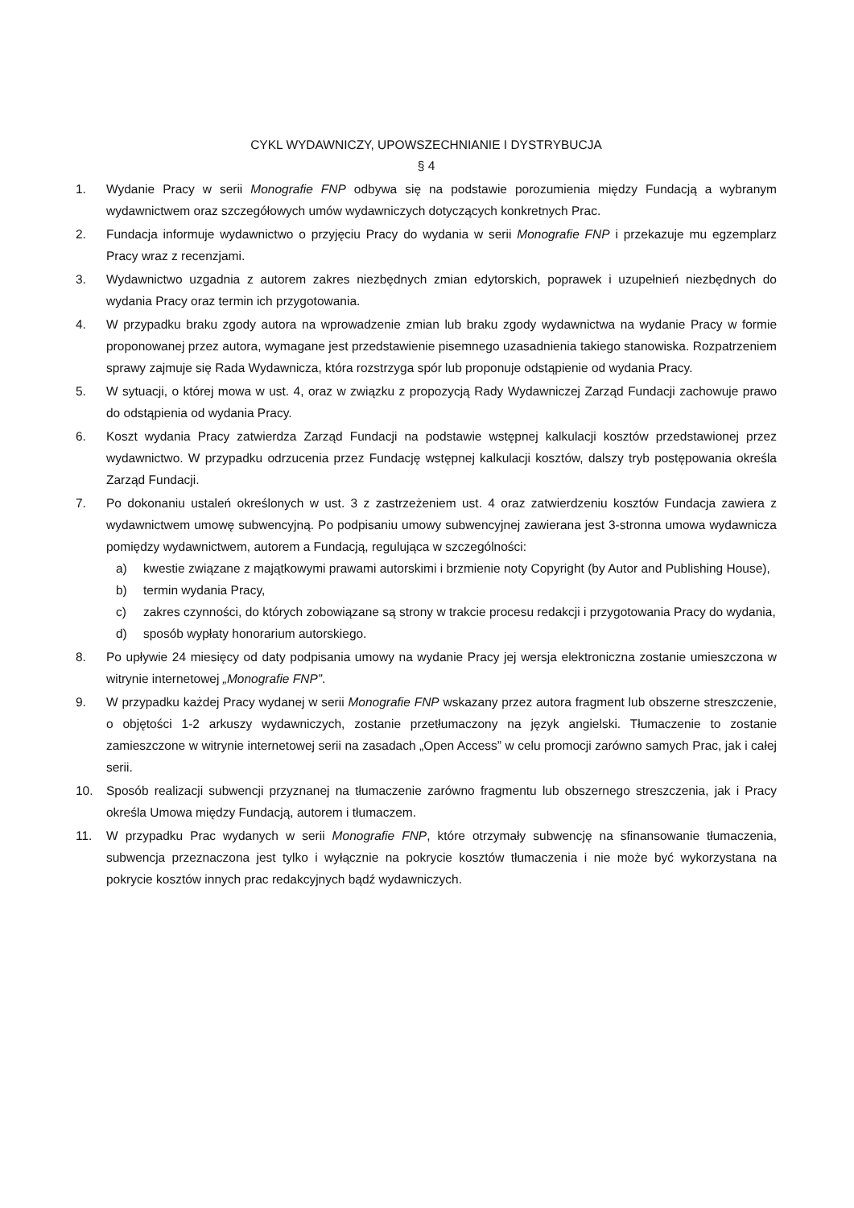CYKL WYDAWNICZY, UPOWSZECHNIANIE I DYSTRYBUCJA
§ 4
1. Wydanie Pracy w serii Monografie FNP odbywa się na podstawie porozumienia między Fundacją a wybranym wydawnictwem oraz szczegółowych umów wydawniczych dotyczących konkretnych Prac.
2. Fundacja informuje wydawnictwo o przyjęciu Pracy do wydania w serii Monografie FNP i przekazuje mu egzemplarz Pracy wraz z recenzjami.
3. Wydawnictwo uzgadnia z autorem zakres niezbędnych zmian edytorskich, poprawek i uzupełnień niezbędnych do wydania Pracy oraz termin ich przygotowania.
4. W przypadku braku zgody autora na wprowadzenie zmian lub braku zgody wydawnictwa na wydanie Pracy w formie proponowanej przez autora, wymagane jest przedstawienie pisemnego uzasadnienia takiego stanowiska. Rozpatrzeniem sprawy zajmuje się Rada Wydawnicza, która rozstrzyga spór lub proponuje odstąpienie od wydania Pracy.
5. W sytuacji, o której mowa w ust. 4, oraz w związku z propozycją Rady Wydawniczej Zarząd Fundacji zachowuje prawo do odstąpienia od wydania Pracy.
6. Koszt wydania Pracy zatwierdza Zarząd Fundacji na podstawie wstępnej kalkulacji kosztów przedstawionej przez wydawnictwo. W przypadku odrzucenia przez Fundację wstępnej kalkulacji kosztów, dalszy tryb postępowania określa Zarząd Fundacji.
7. Po dokonaniu ustaleń określonych w ust. 3 z zastrzeżeniem ust. 4 oraz zatwierdzeniu kosztów Fundacja zawiera z wydawnictwem umowę subwencyjną. Po podpisaniu umowy subwencyjnej zawierana jest 3-stronna umowa wydawnicza pomiędzy wydawnictwem, autorem a Fundacją, regulująca w szczególności:
a) kwestie związane z majątkowymi prawami autorskimi i brzmienie noty Copyright (by Autor and Publishing House),
b) termin wydania Pracy,
c) zakres czynności, do których zobowiązane są strony w trakcie procesu redakcji i przygotowania Pracy do wydania,
d) sposób wypłaty honorarium autorskiego.
8. Po upływie 24 miesięcy od daty podpisania umowy na wydanie Pracy jej wersja elektroniczna zostanie umieszczona w witrynie internetowej „Monografie FNP”.
9. W przypadku każdej Pracy wydanej w serii Monografie FNP wskazany przez autora fragment lub obszerne streszczenie, o objętości 1-2 arkuszy wydawniczych, zostanie przetłumaczony na język angielski. Tłumaczenie to zostanie zamieszczone w witrynie internetowej serii na zasadach „Open Access” w celu promocji zarówno samych Prac, jak i całej serii.
10. Sposób realizacji subwencji przyznanej na tłumaczenie zarówno fragmentu lub obszernego streszczenia, jak i Pracy określa Umowa między Fundacją, autorem i tłumaczem.
11. W przypadku Prac wydanych w serii Monografie FNP, które otrzymały subwencję na sfinansowanie tłumaczenia, subwencja przeznaczona jest tylko i wyłącznie na pokrycie kosztów tłumaczenia i nie może być wykorzystana na pokrycie kosztów innych prac redakcyjnych bądź wydawniczych.